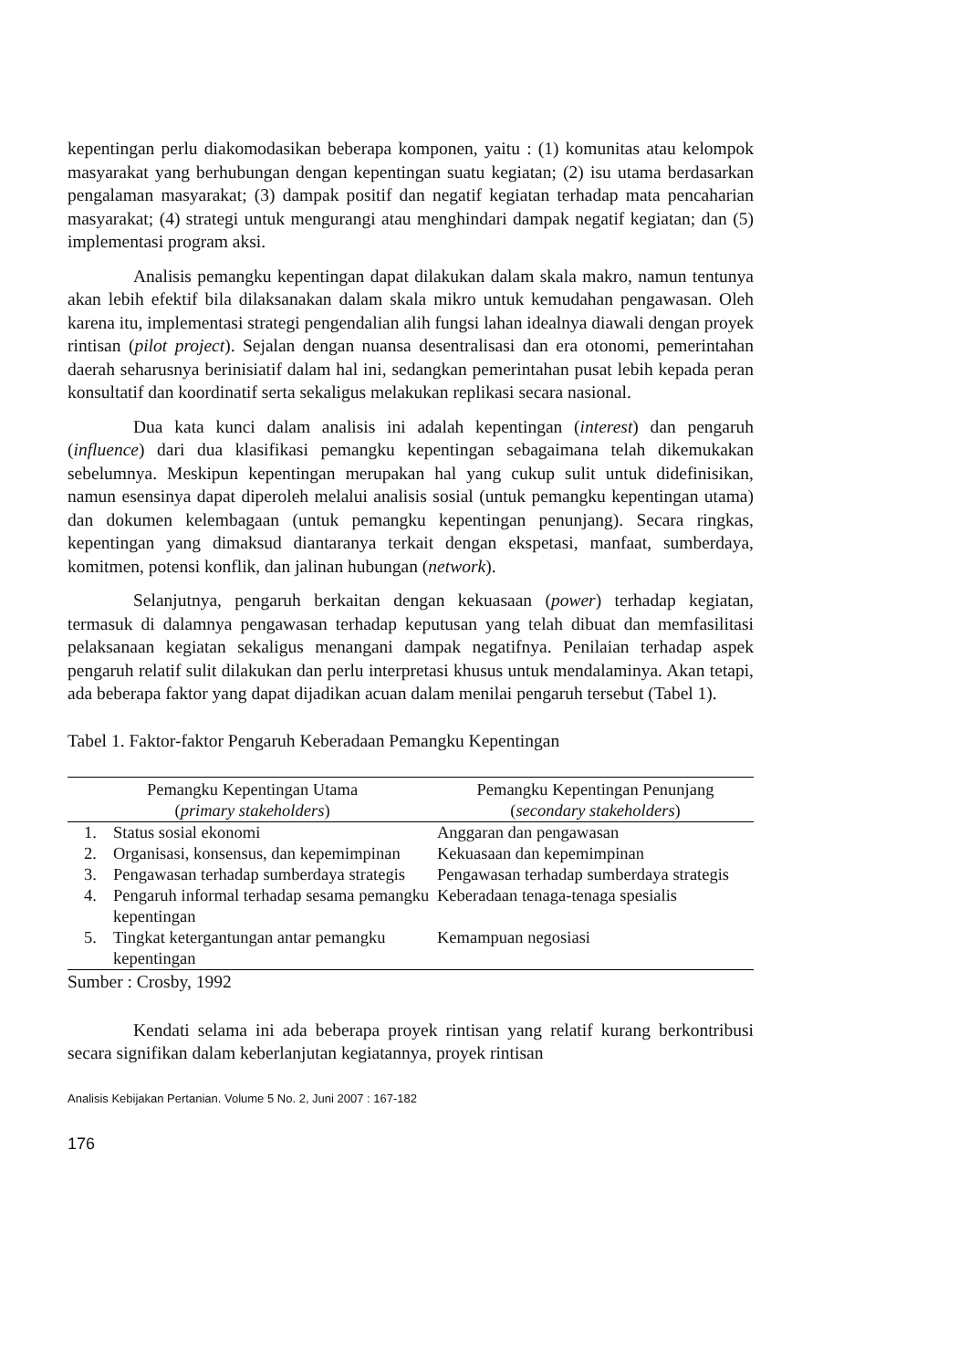kepentingan perlu diakomodasikan beberapa komponen, yaitu : (1) komunitas atau kelompok masyarakat yang berhubungan dengan kepentingan suatu kegiatan; (2) isu utama berdasarkan pengalaman masyarakat; (3) dampak positif dan negatif kegiatan terhadap mata pencaharian masyarakat; (4) strategi untuk mengurangi atau menghindari dampak negatif kegiatan; dan (5) implementasi program aksi.
Analisis pemangku kepentingan dapat dilakukan dalam skala makro, namun tentunya akan lebih efektif bila dilaksanakan dalam skala mikro untuk kemudahan pengawasan. Oleh karena itu, implementasi strategi pengendalian alih fungsi lahan idealnya diawali dengan proyek rintisan (pilot project). Sejalan dengan nuansa desentralisasi dan era otonomi, pemerintahan daerah seharusnya berinisiatif dalam hal ini, sedangkan pemerintahan pusat lebih kepada peran konsultatif dan koordinatif serta sekaligus melakukan replikasi secara nasional.
Dua kata kunci dalam analisis ini adalah kepentingan (interest) dan pengaruh (influence) dari dua klasifikasi pemangku kepentingan sebagaimana telah dikemukakan sebelumnya. Meskipun kepentingan merupakan hal yang cukup sulit untuk didefinisikan, namun esensinya dapat diperoleh melalui analisis sosial (untuk pemangku kepentingan utama) dan dokumen kelembagaan (untuk pemangku kepentingan penunjang). Secara ringkas, kepentingan yang dimaksud diantaranya terkait dengan ekspetasi, manfaat, sumberdaya, komitmen, potensi konflik, dan jalinan hubungan (network).
Selanjutnya, pengaruh berkaitan dengan kekuasaan (power) terhadap kegiatan, termasuk di dalamnya pengawasan terhadap keputusan yang telah dibuat dan memfasilitasi pelaksanaan kegiatan sekaligus menangani dampak negatifnya. Penilaian terhadap aspek pengaruh relatif sulit dilakukan dan perlu interpretasi khusus untuk mendalaminya. Akan tetapi, ada beberapa faktor yang dapat dijadikan acuan dalam menilai pengaruh tersebut (Tabel 1).
Tabel 1. Faktor-faktor Pengaruh Keberadaan Pemangku Kepentingan
| Pemangku Kepentingan Utama ( primary stakeholders ) | | Pemangku Kepentingan Penunjang ( secondary stakeholders ) |
| --- | --- | --- |
| 1. | Status sosial ekonomi | Anggaran dan pengawasan |
| 2. | Organisasi, konsensus, dan kepemimpinan | Kekuasaan dan kepemimpinan |
| 3. | Pengawasan terhadap sumberdaya strategis | Pengawasan terhadap sumberdaya strategis |
| 4. | Pengaruh informal terhadap sesama pemangku kepentingan | Keberadaan tenaga-tenaga spesialis |
| 5. | Tingkat ketergantungan antar pemangku kepentingan | Kemampuan negosiasi |
Sumber : Crosby, 1992
Kendati selama ini ada beberapa proyek rintisan yang relatif kurang berkontribusi secara signifikan dalam keberlanjutan kegiatannya, proyek rintisan
Analisis Kebijakan Pertanian. Volume 5 No. 2, Juni 2007 : 167-182
176